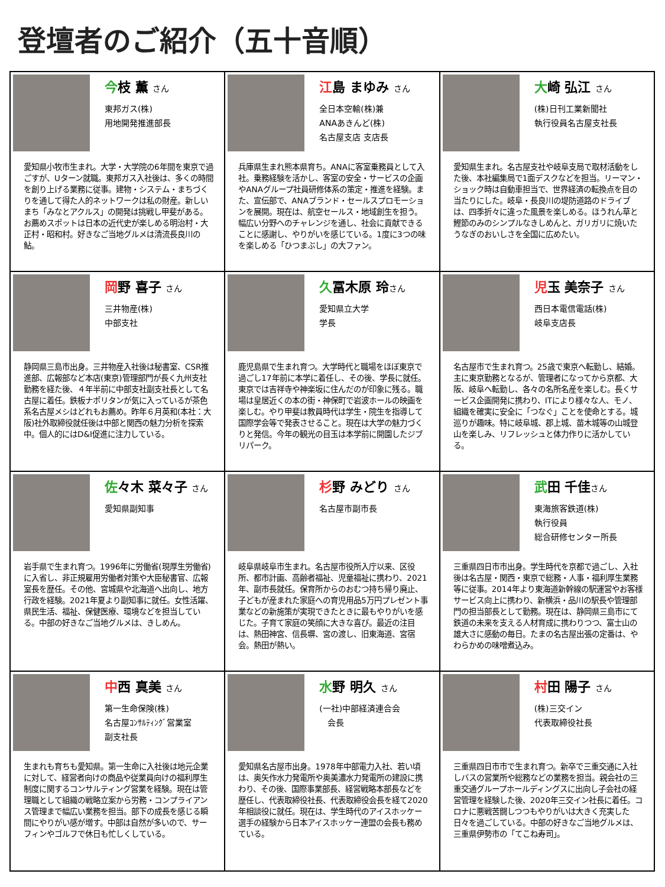登壇者のご紹介（五十音順）
| 今 枝 薫 さん 東邦ガス(株) 用地開発推進部長 愛知県小牧市生まれ。大学・大学院の6年間を東京で過ごすが、Uターン就職。東邦ガス入社後は、多くの時間を創り上げる業務に従事。建物・システム・まちづくりを通して得た人的ネットワークは私の財産。新しいまち「みなとアクルス」の開発は挑戦し甲斐がある。お薦めスポットは日本の近代史が楽しめる明治村・大正村・昭和村。好きなご当地グルメは清流長良川の鮎。 | 江 島 まゆみ さん 全日本空輸(株)兼 ANAあきんど(株) 名古屋支店 支店長 兵庫県生まれ熊本県育ち。ANAに客室乗務員として入社。乗務経験を活かし、客室の安全・サービスの企画やANAグループ社員研修体系の策定・推進を経験。また、宣伝部で、ANAブランド・セールスプロモーションを展開。現在は、航空セールス・地域創生を担う。幅広い分野へのチャレンジを通し、社会に貢献できることに感謝し、やりがいを感じている。1度に3つの味を楽しめる「ひつまぶし」の大ファン。 | 大 崎 弘江 さん (株)日刊工業新聞社 執行役員名古屋支社長 愛知県生まれ。名古屋支社や岐阜支局で取材活動をした後、本社編集局で1面デスクなどを担当。リーマン・ショック時は自動車担当で、世界経済の転換点を目の当たりにした。岐阜・長良川の堤防道路のドライブは、四季折々に違った風景を楽しめる。ほうれん草と鰹節のみのシンプルなきしめんと、ガリガリに焼いたうなぎのおいしさを全国に広めたい。 |
| 岡 野 喜子 さん 三井物産(株) 中部支社 静岡県三島市出身。三井物産入社後は秘書室、CSR推進部、広報部など本店(東京)管理部門が長く九州支社勤務を経た後、４年半前に中部支社副支社長として名古屋に着任。鉄板ナポリタンが気に入っているが茶色系名古屋メシはどれもお薦め。昨年６月英和(本社：大阪)社外取締役就任後は中部と関西の魅力分析を探索中。個人的にはD&I促進に注力している。 | 久 冨木原 玲 さん 愛知県立大学 学長 鹿児島県で生まれ育つ。大学時代と職場をほぼ東京で過ごし17年前に本学に着任し、その後、学長に就任。東京では吉祥寺や神楽坂に住んだのが印象に残る。職場は皇居近くの本の街・神保町で岩波ホールの映画を楽しむ。やり甲斐は教員時代は学生・院生を指導して国際学会等で発表させること。現在は大学の魅力づくりと発信。今年の観光の目玉は本学前に開園したジブリパーク。 | 児 玉 美奈子 さん 西日本電信電話(株) 岐阜支店長 名古屋市で生まれ育つ。25歳で東京へ転勤し、結婚。主に東京勤務となるが、管理者になってから京都、大阪、岐阜へ転勤し、各々の名所名産を楽しむ。長くサービス企画開発に携わり、ITにより様々な人、モノ、組織を確実に安全に「つなぐ」ことを使命とする。城巡りが趣味。特に岐阜城、郡上城、苗木城等の山城登山を楽しみ、リフレッシュと体力作りに活かしている。 |
| 佐 々木 菜々子 さん 愛知県副知事 岩手県で生まれ育つ。1996年に労働省(現厚生労働省)に入省し、非正規雇用労働者対策や大臣秘書官、広報室長を歴任。その他、宮城県や北海道へ出向し、地方行政を経験。2021年夏より副知事に就任。女性活躍、県民生活、福祉、保健医療、環境などを担当している。中部の好きなご当地グルメは、きしめん。 | 杉 野 みどり さん 名古屋市副市長 岐阜県岐阜市生まれ。名古屋市役所入庁以来、区役所、都市計画、高齢者福祉、児童福祉に携わり、2021年、副市長就任。保育所からのおむつ持ち帰り廃止、子どもが産まれた家庭への育児用品5万円プレゼント事業などの新施策が実現できたときに最もやりがいを感じた。子育て家庭の笑顔に大きな喜び。最近の注目は、熱田神宮、信長塀、宮の渡し、旧東海道、宮宿会。熱田が熱い。 | 武 田 千佳 さん 東海旅客鉄道(株) 執行役員 総合研修センター所長 三重県四日市市出身。学生時代を京都で過ごし、入社後は名古屋・関西・東京で総務・人事・福利厚生業務等に従事。2014年より東海道新幹線の駅運営やお客様サービス向上に携わり、新横浜・品川の駅長や管理部門の担当部長として勤務。現在は、静岡県三島市にて鉄道の未来を支える人材育成に携わりつつ、富士山の雄大さに感動の毎日。たまの名古屋出張の定番は、やわらかめの味噌煮込み。 |
| 中 西 真美 さん 第一生命保険(株) 名古屋ｺﾝｻﾙﾃｨﾝｸﾞ営業室 副支社長 生まれも育ちも愛知県。第一生命に入社後は地元企業に対して、経営者向けの商品や従業員向けの福利厚生制度に関するコンサルティング営業を経験。現在は管理職として組織の戦略立案から労務・コンプライアンス管理まで幅広い業務を担当。部下の成長を感じる瞬間にやりがい感が増す。中部は自然が多いので、サーフィンやゴルフで休日も忙しくしている。 | 水 野 明久 さん (一社)中部経済連合会 会長 愛知県名古屋市出身。1978年中部電力入社、若い頃は、奥矢作水力発電所や奥美濃水力発電所の建設に携わり、その後、国際事業部長、経営戦略本部長などを歴任し、代表取締役社長、代表取締役会長を経て2020年相談役に就任。現在は、学生時代のアイスホッケー選手の経験から日本アイスホッケー連盟の会長も務めている。 | 村 田 陽子 さん (株)三交イン 代表取締役社長 三重県四日市市で生まれ育つ。新卒で三重交通に入社しバスの営業所や総務などの業務を担当。親会社の三重交通グループホールディングスに出向し子会社の経営管理を経験した後、2020年三交イン社長に着任。コロナに悪戦苦闘しつつもやりがいは大きく充実した日々を過ごしている。中部の好きなご当地グルメは、三重県伊勢市の「てこね寿司」。 |